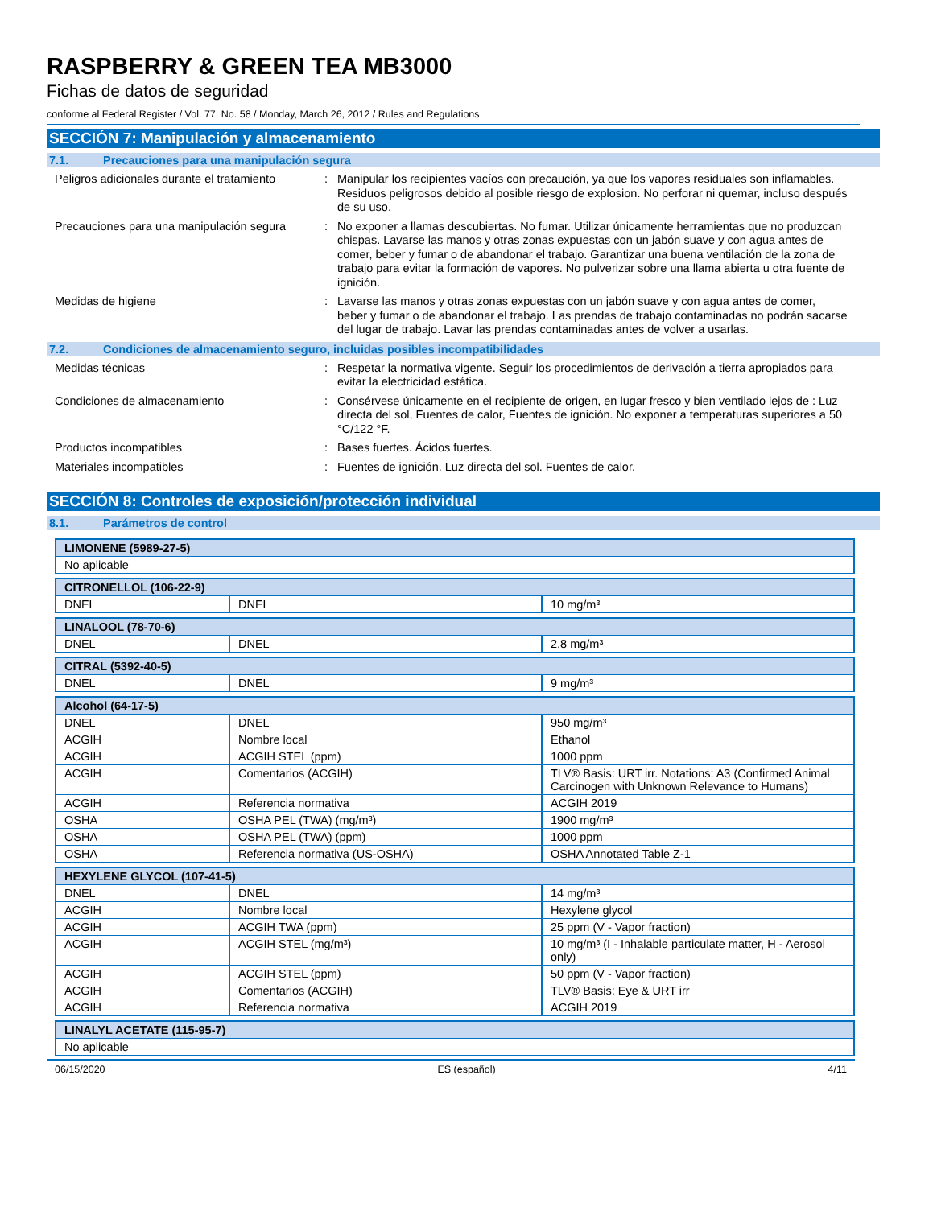RASPBERRY & GREEN TEA MB3000
Fichas de datos de seguridad
conforme al Federal Register / Vol. 77, No. 58 / Monday, March 26, 2012 / Rules and Regulations
SECCIÓN 7: Manipulación y almacenamiento
7.1. Precauciones para una manipulación segura
Peligros adicionales durante el tratamiento
: Manipular los recipientes vacíos con precaución, ya que los vapores residuales son inflamables. Residuos peligrosos debido al posible riesgo de explosion. No perforar ni quemar, incluso después de su uso.
Precauciones para una manipulación segura
: No exponer a llamas descubiertas. No fumar. Utilizar únicamente herramientas que no produzcan chispas. Lavarse las manos y otras zonas expuestas con un jabón suave y con agua antes de comer, beber y fumar o de abandonar el trabajo. Garantizar una buena ventilación de la zona de trabajo para evitar la formación de vapores. No pulverizar sobre una llama abierta u otra fuente de ignición.
Medidas de higiene : Lavarse las manos y otras zonas expuestas con un jabón suave y con agua antes de comer, beber y fumar o de abandonar el trabajo. Las prendas de trabajo contaminadas no podrán sacarse del lugar de trabajo. Lavar las prendas contaminadas antes de volver a usarlas.
7.2. Condiciones de almacenamiento seguro, incluidas posibles incompatibilidades
Medidas técnicas : Respetar la normativa vigente. Seguir los procedimientos de derivación a tierra apropiados para evitar la electricidad estática.
Condiciones de almacenamiento : Consérvese únicamente en el recipiente de origen, en lugar fresco y bien ventilado lejos de : Luz directa del sol, Fuentes de calor, Fuentes de ignición. No exponer a temperaturas superiores a 50 °C/122 °F.
Productos incompatibles : Bases fuertes. Ácidos fuertes.
Materiales incompatibles : Fuentes de ignición. Luz directa del sol. Fuentes de calor.
SECCIÓN 8: Controles de exposición/protección individual
8.1. Parámetros de control
| LIMONENE (5989-27-5) |
| No aplicable |
| CITRONELLOL (106-22-9) | | |
| DNEL | DNEL | 10 mg/m³ |
| LINALOOL (78-70-6) | | |
| DNEL | DNEL | 2,8 mg/m³ |
| CITRAL (5392-40-5) | | |
| DNEL | DNEL | 9 mg/m³ |
| Alcohol (64-17-5) | | |
| DNEL | DNEL | 950 mg/m³ |
| ACGIH | Nombre local | Ethanol |
| ACGIH | ACGIH STEL (ppm) | 1000 ppm |
| ACGIH | Comentarios (ACGIH) | TLV® Basis: URT irr. Notations: A3 (Confirmed Animal Carcinogen with Unknown Relevance to Humans) |
| ACGIH | Referencia normativa | ACGIH 2019 |
| OSHA | OSHA PEL (TWA) (mg/m³) | 1900 mg/m³ |
| OSHA | OSHA PEL (TWA) (ppm) | 1000 ppm |
| OSHA | Referencia normativa (US-OSHA) | OSHA Annotated Table Z-1 |
| HEXYLENE GLYCOL (107-41-5) | | |
| DNEL | DNEL | 14 mg/m³ |
| ACGIH | Nombre local | Hexylene glycol |
| ACGIH | ACGIH TWA (ppm) | 25 ppm (V - Vapor fraction) |
| ACGIH | ACGIH STEL (mg/m³) | 10 mg/m³ (I - Inhalable particulate matter, H - Aerosol only) |
| ACGIH | ACGIH STEL (ppm) | 50 ppm (V - Vapor fraction) |
| ACGIH | Comentarios (ACGIH) | TLV® Basis: Eye & URT irr |
| ACGIH | Referencia normativa | ACGIH 2019 |
| LINALYL ACETATE (115-95-7) |
| No aplicable |
06/15/2020 ES (español) 4/11